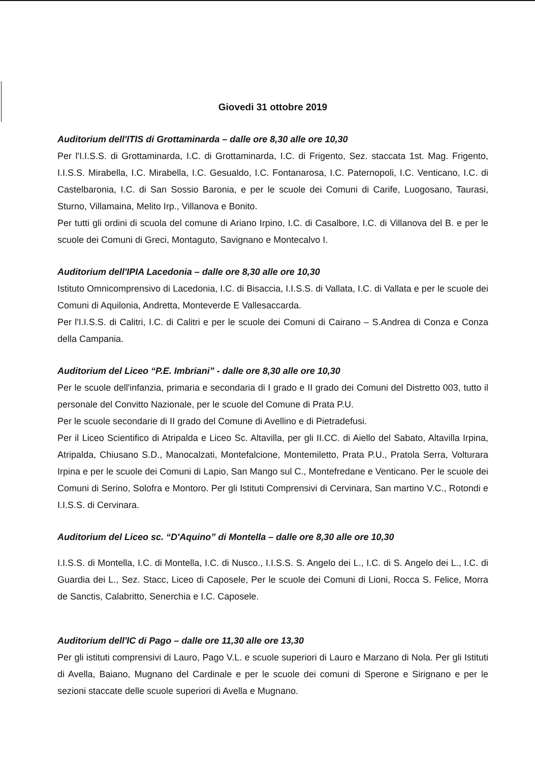Giovedi 31 ottobre 2019
Auditorium dell'ITIS di Grottaminarda – dalle ore 8,30 alle ore 10,30
Per l'I.I.S.S. di Grottaminarda, I.C. di Grottaminarda, I.C. di Frigento, Sez. staccata 1st. Mag. Frigento, I.I.S.S. Mirabella, I.C. Mirabella, I.C. Gesualdo, I.C. Fontanarosa, I.C. Paternopoli, I.C. Venticano, I.C. di Castelbaronia, I.C. di San Sossio Baronia, e per le scuole dei Comuni di Carife, Luogosano, Taurasi, Sturno, Villamaina, Melito Irp., Villanova e Bonito.
Per tutti gli ordini di scuola del comune di Ariano Irpino, I.C. di Casalbore, I.C. di Villanova del B. e per le scuole dei Comuni di Greci, Montaguto, Savignano e Montecalvo I.
Auditorium dell'IPIA Lacedonia – dalle ore 8,30 alle ore 10,30
Istituto Omnicomprensivo di Lacedonia, I.C. di Bisaccia, I.I.S.S. di Vallata, I.C. di Vallata e per le scuole dei Comuni di Aquilonia, Andretta, Monteverde E Vallesaccarda.
Per l'I.I.S.S. di Calitri, I.C. di Calitri e per le scuole dei Comuni di Cairano – S.Andrea di Conza e Conza della Campania.
Auditorium del Liceo “P.E. Imbriani” - dalle ore 8,30 alle ore 10,30
Per le scuole dell'infanzia, primaria e secondaria di I grado e II grado dei Comuni del Distretto 003, tutto il personale del Convitto Nazionale, per le scuole del Comune di Prata P.U.
Per le scuole secondarie di II grado del Comune di Avellino e di Pietradefusi.
Per il Liceo Scientifico di Atripalda e Liceo Sc. Altavilla, per gli II.CC. di Aiello del Sabato, Altavilla Irpina, Atripalda, Chiusano S.D., Manocalzati, Montefalcione, Montemiletto, Prata P.U., Pratola Serra, Volturara Irpina e per le scuole dei Comuni di Lapio, San Mango sul C., Montefredane e Venticano. Per le scuole dei Comuni di Serino, Solofra e Montoro. Per gli Istituti Comprensivi di Cervinara, San martino V.C., Rotondi e I.I.S.S. di Cervinara.
Auditorium del Liceo sc. “D'Aquino” di Montella – dalle ore 8,30 alle ore 10,30
I.I.S.S. di Montella, I.C. di Montella, I.C. di Nusco., I.I.S.S. S. Angelo dei L., I.C. di S. Angelo dei L., I.C. di Guardia dei L., Sez. Stacc, Liceo di Caposele, Per le scuole dei Comuni di Lioni, Rocca S. Felice, Morra de Sanctis, Calabritto, Senerchia e I.C. Caposele.
Auditorium dell'IC di Pago – dalle ore 11,30 alle ore 13,30
Per gli istituti comprensivi di Lauro, Pago V.L. e scuole superiori di Lauro e Marzano di Nola. Per gli Istituti di Avella, Baiano, Mugnano del Cardinale e per le scuole dei comuni di Sperone e Sirignano e per le sezioni staccate delle scuole superiori di Avella e Mugnano.